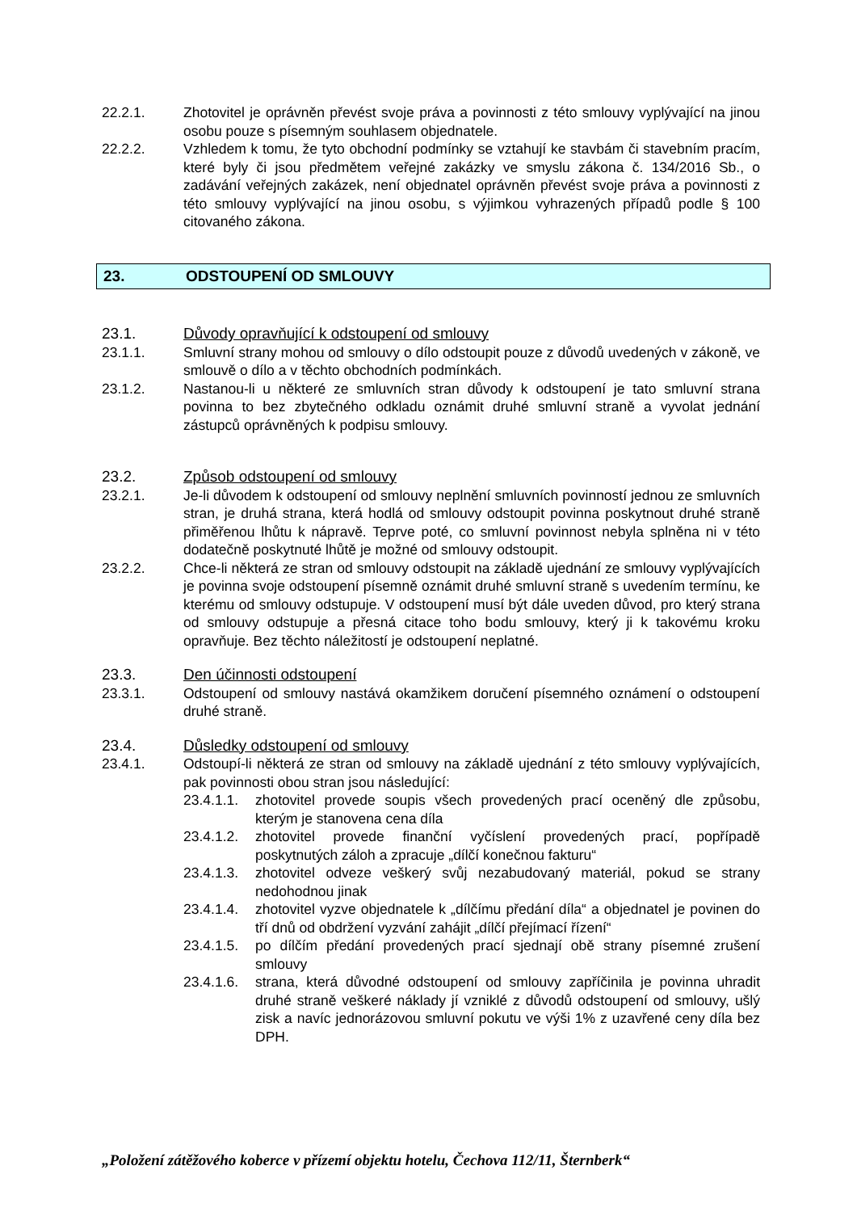22.2.1. Zhotovitel je oprávněn převést svoje práva a povinnosti z této smlouvy vyplývající na jinou osobu pouze s písemným souhlasem objednatele.
22.2.2. Vzhledem k tomu, že tyto obchodní podmínky se vztahují ke stavbám či stavebním pracím, které byly či jsou předmětem veřejné zakázky ve smyslu zákona č. 134/2016 Sb., o zadávání veřejných zakázek, není objednatel oprávněn převést svoje práva a povinnosti z této smlouvy vyplývající na jinou osobu, s výjimkou vyhrazených případů podle § 100 citovaného zákona.
23. ODSTOUPENÍ OD SMLOUVY
23.1. Důvody opravňující k odstoupení od smlouvy
23.1.1. Smluvní strany mohou od smlouvy o dílo odstoupit pouze z důvodů uvedených v zákoně, ve smlouvě o dílo a v těchto obchodních podmínkách.
23.1.2. Nastanou-li u některé ze smluvních stran důvody k odstoupení je tato smluvní strana povinna to bez zbytečného odkladu oznámit druhé smluvní straně a vyvolat jednání zástupců oprávněných k podpisu smlouvy.
23.2. Způsob odstoupení od smlouvy
23.2.1. Je-li důvodem k odstoupení od smlouvy neplnění smluvních povinností jednou ze smluvních stran, je druhá strana, která hodlá od smlouvy odstoupit povinna poskytnout druhé straně přiměřenou lhůtu k nápravě. Teprve poté, co smluvní povinnost nebyla splněna ni v této dodatečně poskytnuté lhůtě je možné od smlouvy odstoupit.
23.2.2. Chce-li některá ze stran od smlouvy odstoupit na základě ujednání ze smlouvy vyplývajících je povinna svoje odstoupení písemně oznámit druhé smluvní straně s uvedením termínu, ke kterému od smlouvy odstupuje. V odstoupení musí být dále uveden důvod, pro který strana od smlouvy odstupuje a přesná citace toho bodu smlouvy, který ji k takovému kroku opravňuje. Bez těchto náležitostí je odstoupení neplatné.
23.3. Den účinnosti odstoupení
23.3.1. Odstoupení od smlouvy nastává okamžikem doručení písemného oznámení o odstoupení druhé straně.
23.4. Důsledky odstoupení od smlouvy
23.4.1. Odstoupí-li některá ze stran od smlouvy na základě ujednání z této smlouvy vyplývajících, pak povinnosti obou stran jsou následující:
23.4.1.1.
zhotovitel provede soupis všech provedených prací oceněný dle způsobu, kterým je stanovena cena díla
23.4.1.2.
zhotovitel provede finanční vyčíslení provedených prací, popřípadě poskytnutých záloh a zpracuje „dílčí konečnou fakturu“
23.4.1.3.
zhotovitel odveze veškerý svůj nezabudovaný materiál, pokud se strany nedohodnou jinak
23.4.1.4.
zhotovitel vyzve objednatele k „dílčímu předání díla“ a objednatel je povinen do tří dnů od obdržení vyzvání zahájit „dílčí přejímací řízení“
23.4.1.5.
po dílčím předání provedených prací sjednají obě strany písemné zrušení smlouvy
23.4.1.6.
strana, která důvodné odstoupení od smlouvy zapříčinila je povinna uhradit druhé straně veškeré náklady jí vzniklé z důvodů odstoupení od smlouvy, ušlý zisk a navíc jednorázovou smluvní pokutu ve výši 1% z uzavřené ceny díla bez DPH.
„Položení zátěžového koberce v přízemí objektu hotelu, Čechova 112/11, Šternberk“